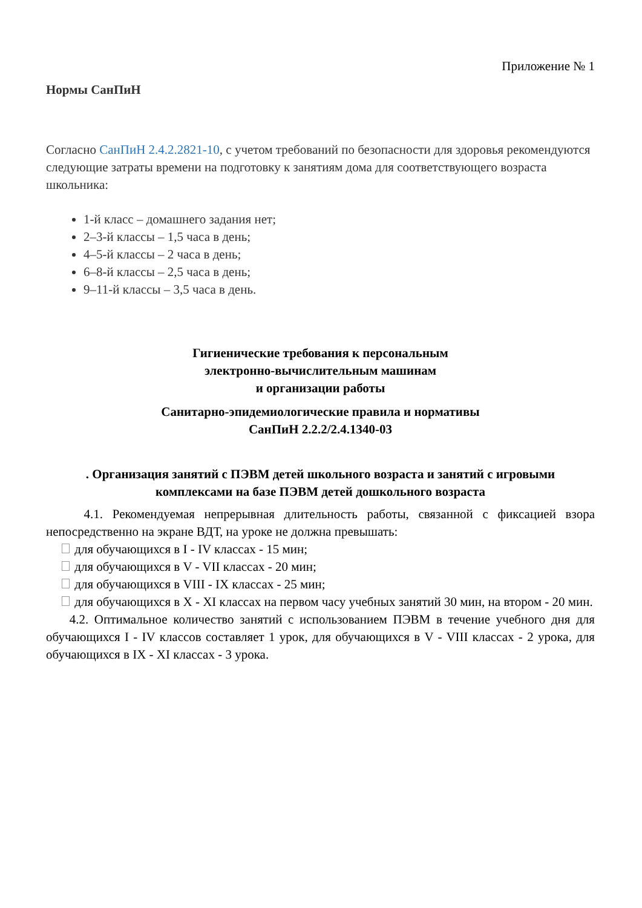Приложение № 1
Нормы СанПиН
Согласно СанПиН 2.4.2.2821-10, с учетом требований по безопасности для здоровья рекомендуются следующие затраты времени на подготовку к занятиям дома для соответствующего возраста школьника:
1-й класс – домашнего задания нет;
2–3-й классы – 1,5 часа в день;
4–5-й классы – 2 часа в день;
6–8-й классы – 2,5 часа в день;
9–11-й классы – 3,5 часа в день.
Гигиенические требования к персональным
электронно-вычислительным машинам
и организации работы
Санитарно-эпидемиологические правила и нормативы
СанПиН 2.2.2/2.4.1340-03
. Организация занятий с ПЭВМ детей школьного возраста и занятий с игровыми комплексами на базе ПЭВМ детей дошкольного возраста
4.1. Рекомендуемая непрерывная длительность работы, связанной с фиксацией взора непосредственно на экране ВДТ, на уроке не должна превышать:
для обучающихся в I - IV классах - 15 мин;
для обучающихся в V - VII классах - 20 мин;
для обучающихся в VIII - IX классах - 25 мин;
для обучающихся в X - XI классах на первом часу учебных занятий 30 мин, на втором - 20 мин.
4.2. Оптимальное количество занятий с использованием ПЭВМ в течение учебного дня для обучающихся I - IV классов составляет 1 урок, для обучающихся в V - VIII классах - 2 урока, для обучающихся в IX - XI классах - 3 урока.